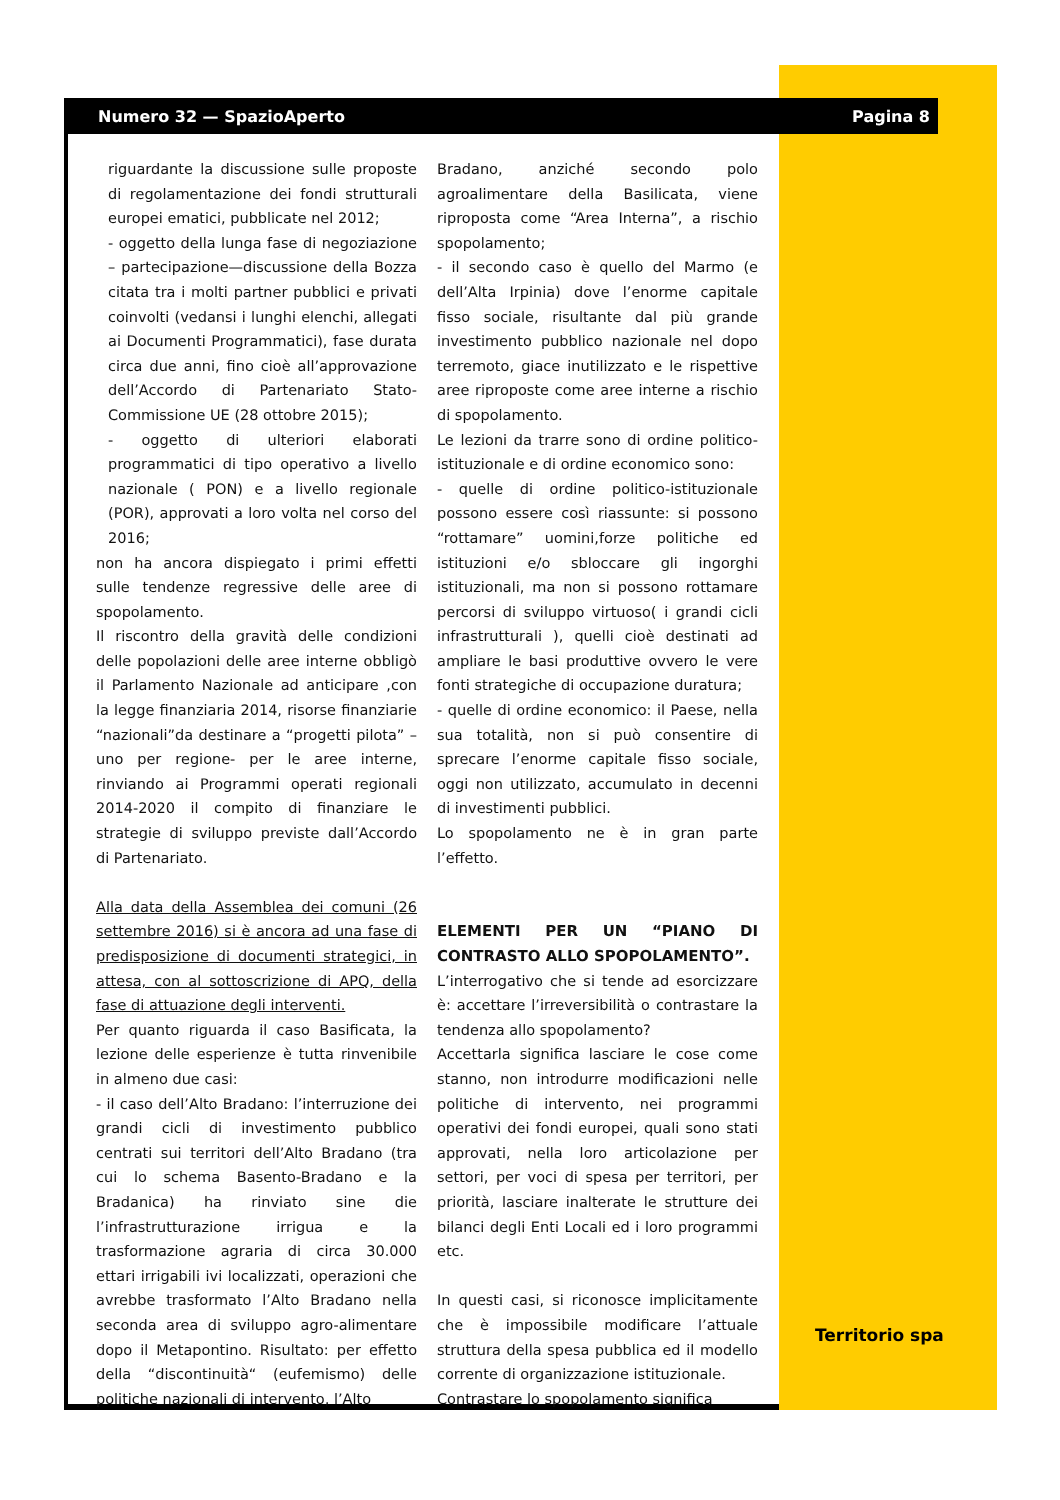Numero 32 — SpazioAperto Pagina 8
riguardante la discussione sulle proposte di regolamentazione dei fondi strutturali europei ematici, pubblicate nel 2012;
- oggetto della lunga fase di negoziazione – partecipazione—discussione della Bozza citata tra i molti partner pubblici e privati coinvolti (vedansi i lunghi elenchi, allegati ai Documenti Programmatici), fase durata circa due anni, fino cioè all’approvazione dell’Accordo di Partenariato Stato-Commissione UE (28 ottobre 2015);
- oggetto di ulteriori elaborati programmatici di tipo operativo a livello nazionale ( PON) e a livello regionale (POR), approvati a loro volta nel corso del 2016;
non ha ancora dispiegato i primi effetti sulle tendenze regressive delle aree di spopolamento.
Il riscontro della gravità delle condizioni delle popolazioni delle aree interne obbligò il Parlamento Nazionale ad anticipare ,con la legge finanziaria 2014, risorse finanziarie “nazionali”da destinare a “progetti pilota” – uno per regione- per le aree interne, rinviando ai Programmi operati regionali 2014-2020 il compito di finanziare le strategie di sviluppo previste dall’Accordo di Partenariato.
Alla data della Assemblea dei comuni (26 settembre 2016) si è ancora ad una fase di predisposizione di documenti strategici, in attesa, con al sottoscrizione di APQ, della fase di attuazione degli interventi.
Per quanto riguarda il caso Basificata, la lezione delle esperienze è tutta rinvenibile in almeno due casi:
- il caso dell’Alto Bradano: l’interruzione dei grandi cicli di investimento pubblico centrati sui territori dell’Alto Bradano (tra cui lo schema Basento-Bradano e la Bradanica) ha rinviato sine die l’infrastrutturazione irrigua e la trasformazione agraria di circa 30.000 ettari irrigabili ivi localizzati, operazioni che avrebbe trasformato l’Alto Bradano nella seconda area di sviluppo agro-alimentare dopo il Metapontino. Risultato: per effetto della “discontinuità“ (eufemismo) delle politiche nazionali di intervento, l’Alto
Bradano, anziché secondo polo agroalimentare della Basilicata, viene riproposta come “Area Interna”, a rischio spopolamento;
- il secondo caso è quello del Marmo (e dell’Alta Irpinia) dove l’enorme capitale fisso sociale, risultante dal più grande investimento pubblico nazionale nel dopo terremoto, giace inutilizzato e le rispettive aree riproposte come aree interne a rischio di spopolamento.
Le lezioni da trarre sono di ordine politico-istituzionale e di ordine economico sono:
- quelle di ordine politico-istituzionale possono essere così riassunte: si possono “rottamare” uomini,forze politiche ed istituzioni e/o sbloccare gli ingorghi istituzionali, ma non si possono rottamare percorsi di sviluppo virtuoso( i grandi cicli infrastrutturali ), quelli cioè destinati ad ampliare le basi produttive ovvero le vere fonti strategiche di occupazione duratura;
- quelle di ordine economico: il Paese, nella sua totalità, non si può consentire di sprecare l’enorme capitale fisso sociale, oggi non utilizzato, accumulato in decenni di investimenti pubblici.
Lo spopolamento ne è in gran parte l’effetto.
ELEMENTI PER UN “PIANO DI CONTRASTO ALLO SPOPOLAMENTO”.
L’interrogativo che si tende ad esorcizzare è: accettare l’irreversibilità o contrastare la tendenza allo spopolamento?
Accettarla significa lasciare le cose come stanno, non introdurre modificazioni nelle politiche di intervento, nei programmi operativi dei fondi europei, quali sono stati approvati, nella loro articolazione per settori, per voci di spesa per territori, per priorità, lasciare inalterate le strutture dei bilanci degli Enti Locali ed i loro programmi etc.
In questi casi, si riconosce implicitamente che è impossibile modificare l’attuale struttura della spesa pubblica ed il modello corrente di organizzazione istituzionale.
Contrastare lo spopolamento significa
Territorio spa